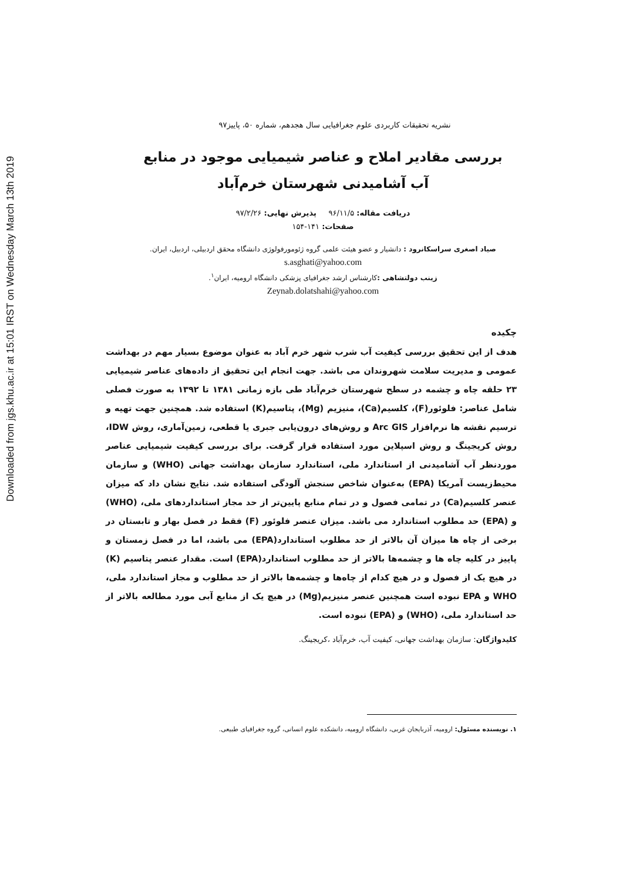Downloaded from jgs.khu.ac.ir at 15:01 IRST on Wednesday March 13th 2019
نشریه تحقیقات کاربردی علوم جغرافیایی سال هجدهم، شماره ۵۰، پاییز۹۷
بررسی مقادیر املاح و عناصر شیمیایی موجود در منابع
آب آشامیدنی شهرستان خرم‌آباد
دریافت مقاله: ۹۶/۱۱/۵ پذیرش نهایی: ۹۷/۲/۲۶
صفحات: ۱۴۱-۱۵۴
صیاد اصغری سراسکانرود : دانشیار و عضو هیئت علمی گروه ژئومورفولوژی دانشگاه محقق اردبیلی، اردبیل، ایران.
s.asghati@yahoo.com
زینب دولتشاهی : کارشناس ارشد جغرافیای پزشکی دانشگاه ارومیه، ایران<sup>۱</sup>.
Zeynab.dolatshahi@yahoo.com
چکیده
هدف از این تحقیق بررسی کیفیت آب شرب شهر خرم آباد به عنوان موضوع بسیار مهم در بهداشت عمومی و مدیریت سلامت شهروندان می باشد. جهت انجام این تحقیق از داده‌های عناصر شیمیایی ۲۳ حلقه چاه و چشمه در سطح شهرستان خرم‌آباد طی بازه زمانی ۱۳۸۱ تا ۱۳۹۲ به صورت فصلی شامل عناصر: فلوئور(F)، کلسیم(Ca)، منیزیم (Mg)، پتاسیم(K) استفاده شد. همچنین جهت تهیه و ترسیم نقشه ها نرم‌افزار Arc GIS و روش‌های درون‌یابی جبری یا قطعی، زمین‌آماری، روش IDW، روش کریجینگ و روش اسپلاین مورد استفاده قرار گرفت. برای بررسی کیفیت شیمیایی عناصر موردنظر آب آشامیدنی از استاندارد ملی، استاندارد سازمان بهداشت جهانی (WHO) و سازمان محیط‌زیست آمریکا (EPA) به‌عنوان شاخص سنجش آلودگی استفاده شد. نتایج نشان داد که میزان عنصر کلسیم(Ca) در تمامی فصول و در تمام منابع پایین‌تر از حد مجاز استانداردهای ملی، (WHO) و (EPA) حد مطلوب استاندارد می باشد. میزان عنصر فلوئور (F) فقط در فصل بهار و تابستان در برخی از چاه ها میزان آن بالاتر از حد مطلوب استاندارد(EPA) می باشد، اما در فصل زمستان و پاییز در کلیه چاه ها و چشمه‌ها بالاتر از حد مطلوب استاندارد(EPA) است. مقدار عنصر پتاسیم (K) در هیچ یک از فصول و در هیچ کدام از چاه‌ها و چشمه‌ها بالاتر از حد مطلوب و مجاز استاندارد ملی، WHO و EPA نبوده است همچنین عنصر منیزیم(Mg) در هیچ یک از منابع آبی مورد مطالعه بالاتر از حد استاندارد ملی، (WHO) و (EPA) نبوده است.
کلیدواژگان: سازمان بهداشت جهانی، کیفیت آب، خرم‌آباد ،کریجینگ.
۱. نویسنده مسئول: ارومیه، آذربایجان غربی، دانشگاه ارومیه، دانشکده علوم انسانی، گروه جغرافیای طبیعی.